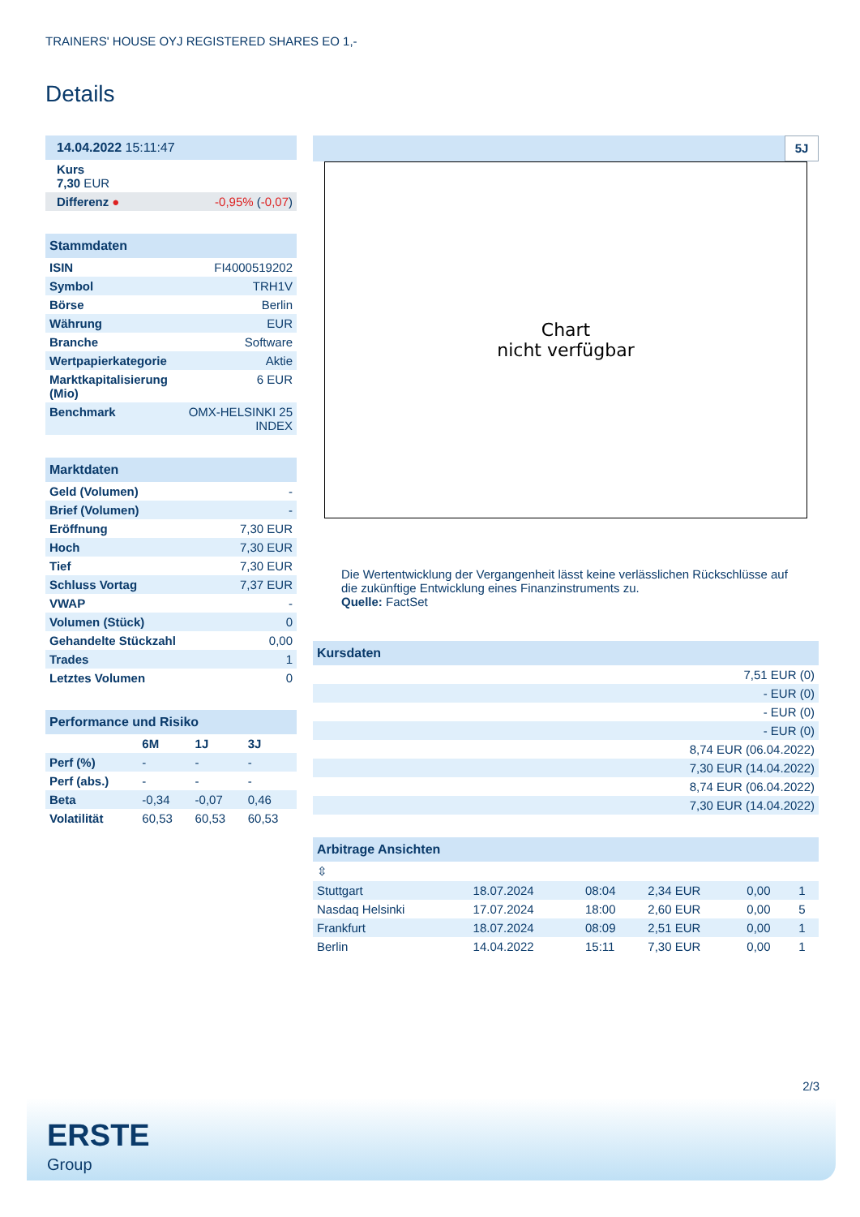TRAINERS' HOUSE OYJ REGISTERED SHARES EO 1,-
Details
| 14.04.2022 15:11:47 | |
| Kurs 7,30 EUR | |
| Differenz ● | -0,95% ( -0,07 ) |
| Stammdaten | |
| --- | --- |
| ISIN | FI4000519202 |
| Symbol | TRH1V |
| Börse | Berlin |
| Währung | EUR |
| Branche | Software |
| Wertpapierkategorie | Aktie |
| Marktkapitalisierung (Mio) | 6 EUR |
| Benchmark | OMX-HELSINKI 25 INDEX |
| Marktdaten | |
| --- | --- |
| Geld (Volumen) | - |
| Brief (Volumen) | - |
| Eröffnung | 7,30 EUR |
| Hoch | 7,30 EUR |
| Tief | 7,30 EUR |
| Schluss Vortag | 7,37 EUR |
| VWAP | - |
| Volumen (Stück) | 0 |
| Gehandelte Stückzahl | 0,00 |
| Trades | 1 |
| Letztes Volumen | 0 |
| Performance und Risiko | | | |
| --- | --- | --- | --- |
| | 6M | 1J | 3J |
| Perf (%) | - | - | - |
| Perf (abs.) | - | - | - |
| Beta | -0,34 | -0,07 | 0,46 |
| Volatilität | 60,53 | 60,53 | 60,53 |
5J
Chart
nicht verfügbar
Die Wertentwicklung der Vergangenheit lässt keine verlässlichen Rückschlüsse auf die zukünftige Entwicklung eines Finanzinstruments zu.
Quelle: FactSet
| Kursdaten |
| --- |
| 7,51 EUR (0) |
| - EUR (0) |
| - EUR (0) |
| - EUR (0) |
| 8,74 EUR (06.04.2022) |
| 7,30 EUR (14.04.2022) |
| 8,74 EUR (06.04.2022) |
| 7,30 EUR (14.04.2022) |
| Arbitrage Ansichten | | | | | |
| --- | --- | --- | --- | --- | --- |
| ⇳ | | | | | |
| Stuttgart | 18.07.2024 | 08:04 | 2,34 EUR | 0,00 | 1 |
| Nasdaq Helsinki | 17.07.2024 | 18:00 | 2,60 EUR | 0,00 | 5 |
| Frankfurt | 18.07.2024 | 08:09 | 2,51 EUR | 0,00 | 1 |
| Berlin | 14.04.2022 | 15:11 | 7,30 EUR | 0,00 | 1 |
2/3
ERSTE
Group